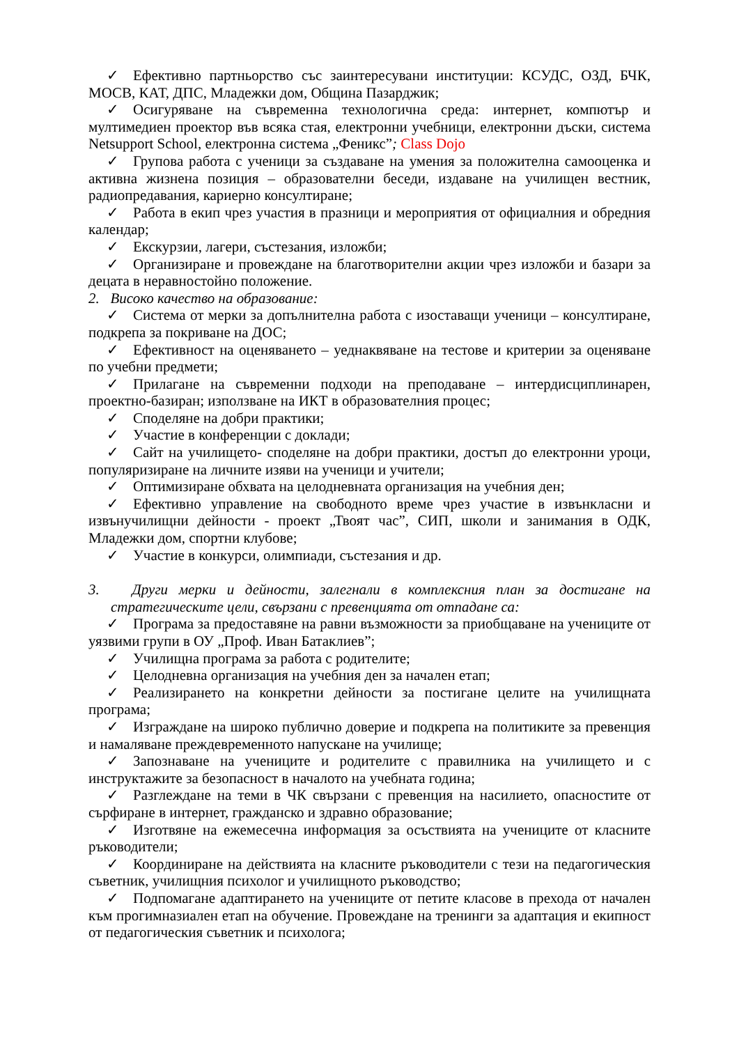✓ Ефективно партньорство със заинтересувани институции: КСУДС, ОЗД, БЧК, МОСВ, КАТ, ДПС, Младежки дом, Община Пазарджик;
✓ Осигуряване на съвременна технологична среда: интернет, компютър и мултимедиен проектор във всяка стая, електронни учебници, електронни дъски, система Netsupport School, електронна система „Феникс”; Class Dojo
✓ Групова работа с ученици за създаване на умения за положителна самооценка и активна жизнена позиция – образователни беседи, издаване на училищен вестник, радиопредавания, кариерно консултиране;
✓ Работа в екип чрез участия в празници и мероприятия от официалния и обредния календар;
✓ Екскурзии, лагери, състезания, изложби;
✓ Организиране и провеждане на благотворителни акции чрез изложби и базари за децата в неравностойно положение.
2. Високо качество на образование:
✓ Система от мерки за допълнителна работа с изоставащи ученици – консултиране, подкрепа за покриване на ДОС;
✓ Ефективност на оценяването – уеднаквяване на тестове и критерии за оценяване по учебни предмети;
✓ Прилагане на съвременни подходи на преподаване – интердисциплинарен, проектно-базиран; използване на ИКТ в образователния процес;
✓ Споделяне на добри практики;
✓ Участие в конференции с доклади;
✓ Сайт на училището- споделяне на добри практики, достъп до електронни уроци, популяризиране на личните изяви на ученици и учители;
✓ Оптимизиране обхвата на целодневната организация на учебния ден;
✓ Ефективно управление на свободното време чрез участие в извънкласни и извънучилищни дейности - проект „Твоят час”, СИП, школи и занимания в ОДК, Младежки дом, спортни клубове;
✓ Участие в конкурси, олимпиади, състезания и др.
3. Други мерки и дейности, залегнали в комплексния план за достигане на стратегическите цели, свързани с превенцията от отпадане са:
✓ Програма за предоставяне на равни възможности за приобщаване на учениците от уязвими групи в ОУ „Проф. Иван Батаклиев”;
✓ Училищна програма за работа с родителите;
✓ Целодневна организация на учебния ден за начален етап;
✓ Реализирането на конкретни дейности за постигане целите на училищната програма;
✓ Изграждане на широко публично доверие и подкрепа на политиките за превенция и намаляване преждевременното напускане на училище;
✓ Запознаване на учениците и родителите с правилника на училището и с инструктажите за безопасност в началото на учебната година;
✓ Разглеждане на теми в ЧК свързани с превенция на насилието, опасностите от сърфиране в интернет, гражданско и здравно образование;
✓ Изготвяне на ежемесечна информация за осъствията на учениците от класните ръководители;
✓ Координиране на действията на класните ръководители с тези на педагогическия съветник, училищния психолог и училищното ръководство;
✓ Подпомагане адаптирането на учениците от петите класове в прехода от начален към прогимназиален етап на обучение. Провеждане на тренинги за адаптация и екипност от педагогическия съветник и психолога;